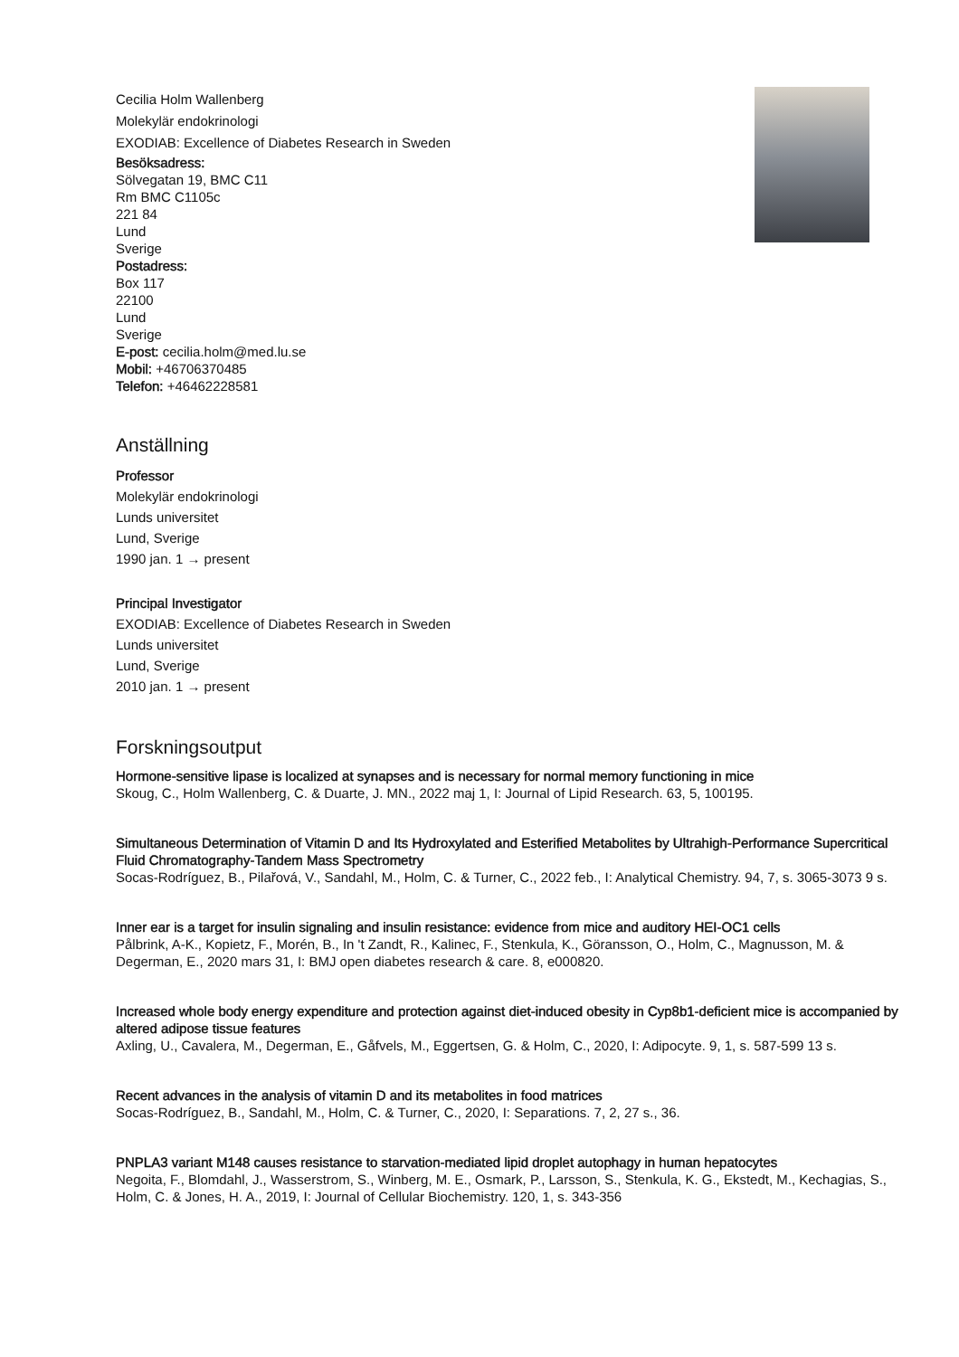Cecilia Holm Wallenberg
Molekylär endokrinologi
EXODIAB: Excellence of Diabetes Research in Sweden
Besöksadress:
Sölvegatan 19, BMC C11
Rm BMC C1105c
221 84
Lund
Sverige
Postadress:
Box 117
22100
Lund
Sverige
E-post: cecilia.holm@med.lu.se
Mobil: +46706370485
Telefon: +46462228581
Anställning
Professor
Molekylär endokrinologi
Lunds universitet
Lund, Sverige
1990 jan. 1 → present
Principal Investigator
EXODIAB: Excellence of Diabetes Research in Sweden
Lunds universitet
Lund, Sverige
2010 jan. 1 → present
Forskningsoutput
Hormone-sensitive lipase is localized at synapses and is necessary for normal memory functioning in mice
Skoug, C., Holm Wallenberg, C. & Duarte, J. MN., 2022 maj 1, I: Journal of Lipid Research. 63, 5, 100195.
Simultaneous Determination of Vitamin D and Its Hydroxylated and Esterified Metabolites by Ultrahigh-Performance Supercritical Fluid Chromatography-Tandem Mass Spectrometry
Socas-Rodríguez, B., Pilařová, V., Sandahl, M., Holm, C. & Turner, C., 2022 feb., I: Analytical Chemistry. 94, 7, s. 3065-3073 9 s.
Inner ear is a target for insulin signaling and insulin resistance: evidence from mice and auditory HEI-OC1 cells
Pålbrink, A-K., Kopietz, F., Morén, B., In 't Zandt, R., Kalinec, F., Stenkula, K., Göransson, O., Holm, C., Magnusson, M. & Degerman, E., 2020 mars 31, I: BMJ open diabetes research & care. 8, e000820.
Increased whole body energy expenditure and protection against diet-induced obesity in Cyp8b1-deficient mice is accompanied by altered adipose tissue features
Axling, U., Cavalera, M., Degerman, E., Gåfvels, M., Eggertsen, G. & Holm, C., 2020, I: Adipocyte. 9, 1, s. 587-599 13 s.
Recent advances in the analysis of vitamin D and its metabolites in food matrices
Socas-Rodríguez, B., Sandahl, M., Holm, C. & Turner, C., 2020, I: Separations. 7, 2, 27 s., 36.
PNPLA3 variant M148 causes resistance to starvation-mediated lipid droplet autophagy in human hepatocytes
Negoita, F., Blomdahl, J., Wasserstrom, S., Winberg, M. E., Osmark, P., Larsson, S., Stenkula, K. G., Ekstedt, M., Kechagias, S., Holm, C. & Jones, H. A., 2019, I: Journal of Cellular Biochemistry. 120, 1, s. 343-356